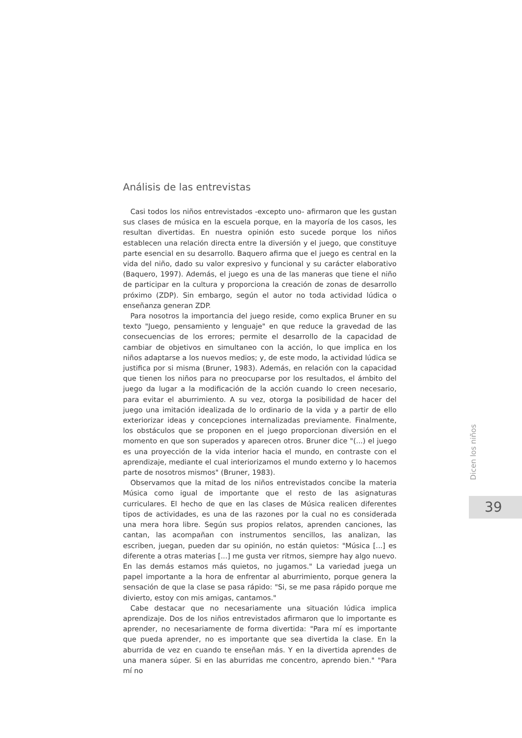Análisis de las entrevistas
Casi todos los niños entrevistados -excepto uno- afirmaron que les gustan sus clases de música en la escuela porque, en la mayoría de los casos, les resultan divertidas. En nuestra opinión esto sucede porque los niños establecen una relación directa entre la diversión y el juego, que constituye parte esencial en su desarrollo. Baquero afirma que el juego es central en la vida del niño, dado su valor expresivo y funcional y su carácter elaborativo (Baquero, 1997). Además, el juego es una de las maneras que tiene el niño de participar en la cultura y proporciona la creación de zonas de desarrollo próximo (ZDP). Sin embargo, según el autor no toda actividad lúdica o enseñanza generan ZDP.
Para nosotros la importancia del juego reside, como explica Bruner en su texto "Juego, pensamiento y lenguaje" en que reduce la gravedad de las consecuencias de los errores; permite el desarrollo de la capacidad de cambiar de objetivos en simultaneo con la acción, lo que implica en los niños adaptarse a los nuevos medios; y, de este modo, la actividad lúdica se justifica por si misma (Bruner, 1983). Además, en relación con la capacidad que tienen los niños para no preocuparse por los resultados, el ámbito del juego da lugar a la modificación de la acción cuando lo creen necesario, para evitar el aburrimiento. A su vez, otorga la posibilidad de hacer del juego una imitación idealizada de lo ordinario de la vida y a partir de ello exteriorizar ideas y concepciones internalizadas previamente. Finalmente, los obstáculos que se proponen en el juego proporcionan diversión en el momento en que son superados y aparecen otros. Bruner dice "(...) el juego es una proyección de la vida interior hacia el mundo, en contraste con el aprendizaje, mediante el cual interiorizamos el mundo externo y lo hacemos parte de nosotros mismos" (Bruner, 1983).
Observamos que la mitad de los niños entrevistados concibe la materia Música como igual de importante que el resto de las asignaturas curriculares. El hecho de que en las clases de Música realicen diferentes tipos de actividades, es una de las razones por la cual no es considerada una mera hora libre. Según sus propios relatos, aprenden canciones, las cantan, las acompañan con instrumentos sencillos, las analizan, las escriben, juegan, pueden dar su opinión, no están quietos: "Música [...] es diferente a otras materias [...] me gusta ver ritmos, siempre hay algo nuevo. En las demás estamos más quietos, no jugamos." La variedad juega un papel importante a la hora de enfrentar al aburrimiento, porque genera la sensación de que la clase se pasa rápido: "Si, se me pasa rápido porque me divierto, estoy con mis amigas, cantamos."
Cabe destacar que no necesariamente una situación lúdica implica aprendizaje. Dos de los niños entrevistados afirmaron que lo importante es aprender, no necesariamente de forma divertida: "Para mí es importante que pueda aprender, no es importante que sea divertida la clase. En la aburrida de vez en cuando te enseñan más. Y en la divertida aprendes de una manera súper. Si en las aburridas me concentro, aprendo bien." "Para mí no
Dicen los niños
39